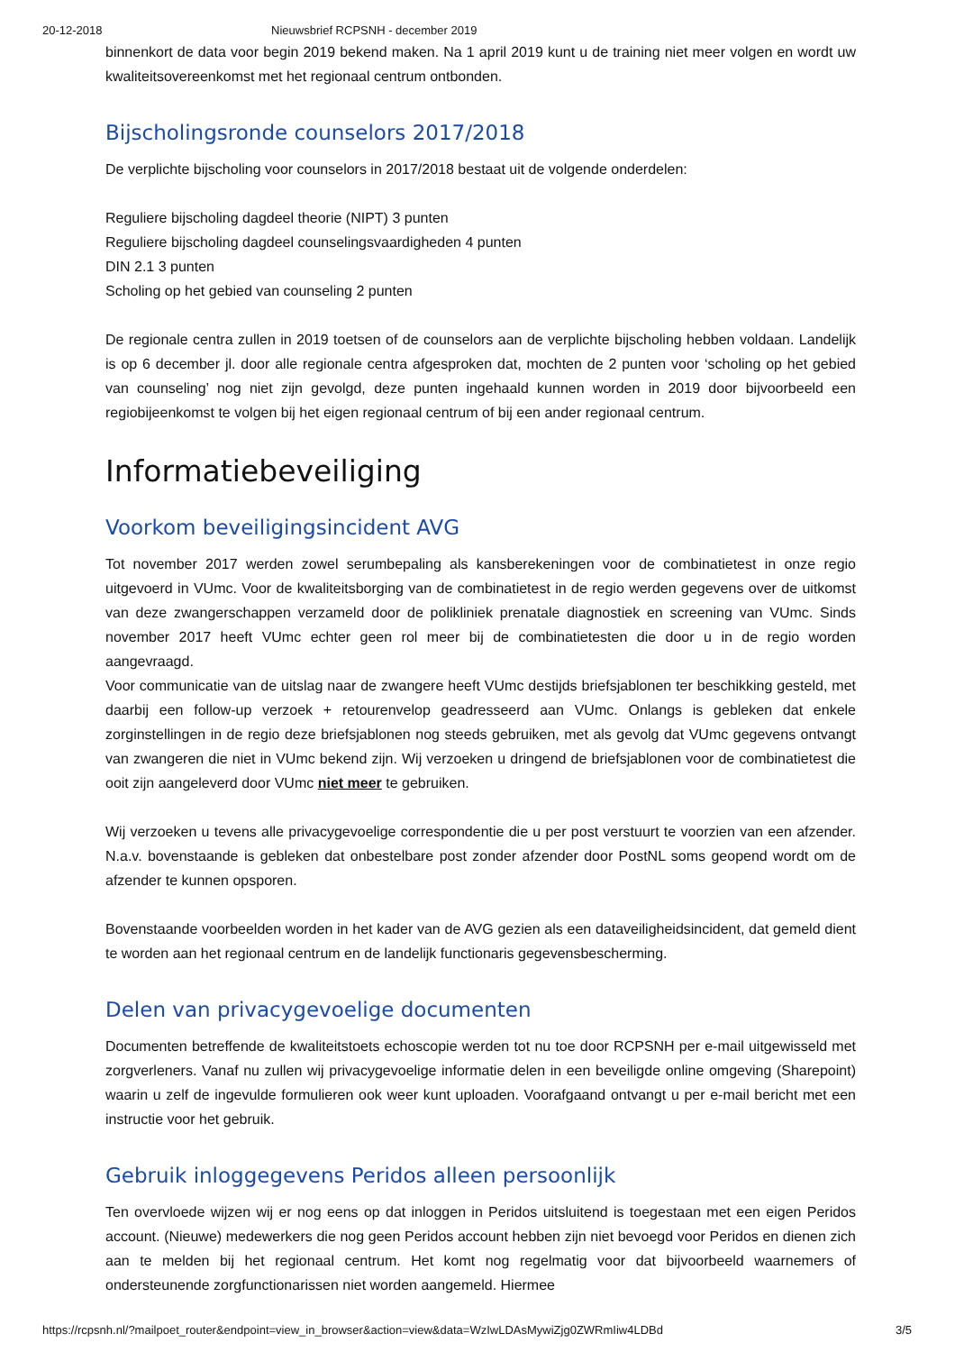20-12-2018 Nieuwsbrief RCPSNH - december 2019
binnenkort de data voor begin 2019 bekend maken. Na 1 april 2019 kunt u de training niet meer volgen en wordt uw kwaliteitsovereenkomst met het regionaal centrum ontbonden.
Bijscholingsronde counselors 2017/2018
De verplichte bijscholing voor counselors in 2017/2018 bestaat uit de volgende onderdelen:
Reguliere bijscholing dagdeel theorie (NIPT) 3 punten
Reguliere bijscholing dagdeel counselingsvaardigheden 4 punten
DIN 2.1 3 punten
Scholing op het gebied van counseling 2 punten
De regionale centra zullen in 2019 toetsen of de counselors aan de verplichte bijscholing hebben voldaan. Landelijk is op 6 december jl. door alle regionale centra afgesproken dat, mochten de 2 punten voor ‘scholing op het gebied van counseling’ nog niet zijn gevolgd, deze punten ingehaald kunnen worden in 2019 door bijvoorbeeld een regiobijeenkomst te volgen bij het eigen regionaal centrum of bij een ander regionaal centrum.
Informatiebeveiliging
Voorkom beveiligingsincident AVG
Tot november 2017 werden zowel serumbepaling als kansberekeningen voor de combinatietest in onze regio uitgevoerd in VUmc. Voor de kwaliteitsborging van de combinatietest in de regio werden gegevens over de uitkomst van deze zwangerschappen verzameld door de polikliniek prenatale diagnostiek en screening van VUmc. Sinds november 2017 heeft VUmc echter geen rol meer bij de combinatietesten die door u in de regio worden aangevraagd.
Voor communicatie van de uitslag naar de zwangere heeft VUmc destijds briefsjablonen ter beschikking gesteld, met daarbij een follow-up verzoek + retourenvelop geadresseerd aan VUmc. Onlangs is gebleken dat enkele zorginstellingen in de regio deze briefsjablonen nog steeds gebruiken, met als gevolg dat VUmc gegevens ontvangt van zwangeren die niet in VUmc bekend zijn. Wij verzoeken u dringend de briefsjablonen voor de combinatietest die ooit zijn aangeleverd door VUmc niet meer te gebruiken.
Wij verzoeken u tevens alle privacygevoelige correspondentie die u per post verstuurt te voorzien van een afzender. N.a.v. bovenstaande is gebleken dat onbestelbare post zonder afzender door PostNL soms geopend wordt om de afzender te kunnen opsporen.
Bovenstaande voorbeelden worden in het kader van de AVG gezien als een dataveiligheidsincident, dat gemeld dient te worden aan het regionaal centrum en de landelijk functionaris gegevensbescherming.
Delen van privacygevoelige documenten
Documenten betreffende de kwaliteitstoets echoscopie werden tot nu toe door RCPSNH per e-mail uitgewisseld met zorgverleners. Vanaf nu zullen wij privacygevoelige informatie delen in een beveiligde online omgeving (Sharepoint) waarin u zelf de ingevulde formulieren ook weer kunt uploaden. Voorafgaand ontvangt u per e-mail bericht met een instructie voor het gebruik.
Gebruik inloggegevens Peridos alleen persoonlijk
Ten overvloede wijzen wij er nog eens op dat inloggen in Peridos uitsluitend is toegestaan met een eigen Peridos account. (Nieuwe) medewerkers die nog geen Peridos account hebben zijn niet bevoegd voor Peridos en dienen zich aan te melden bij het regionaal centrum. Het komt nog regelmatig voor dat bijvoorbeeld waarnemers of ondersteunende zorgfunctionarissen niet worden aangemeld. Hiermee
https://rcpsnh.nl/?mailpoet_router&endpoint=view_in_browser&action=view&data=WzIwLDAsMywiZjg0ZWRmIiw4LDBd 3/5